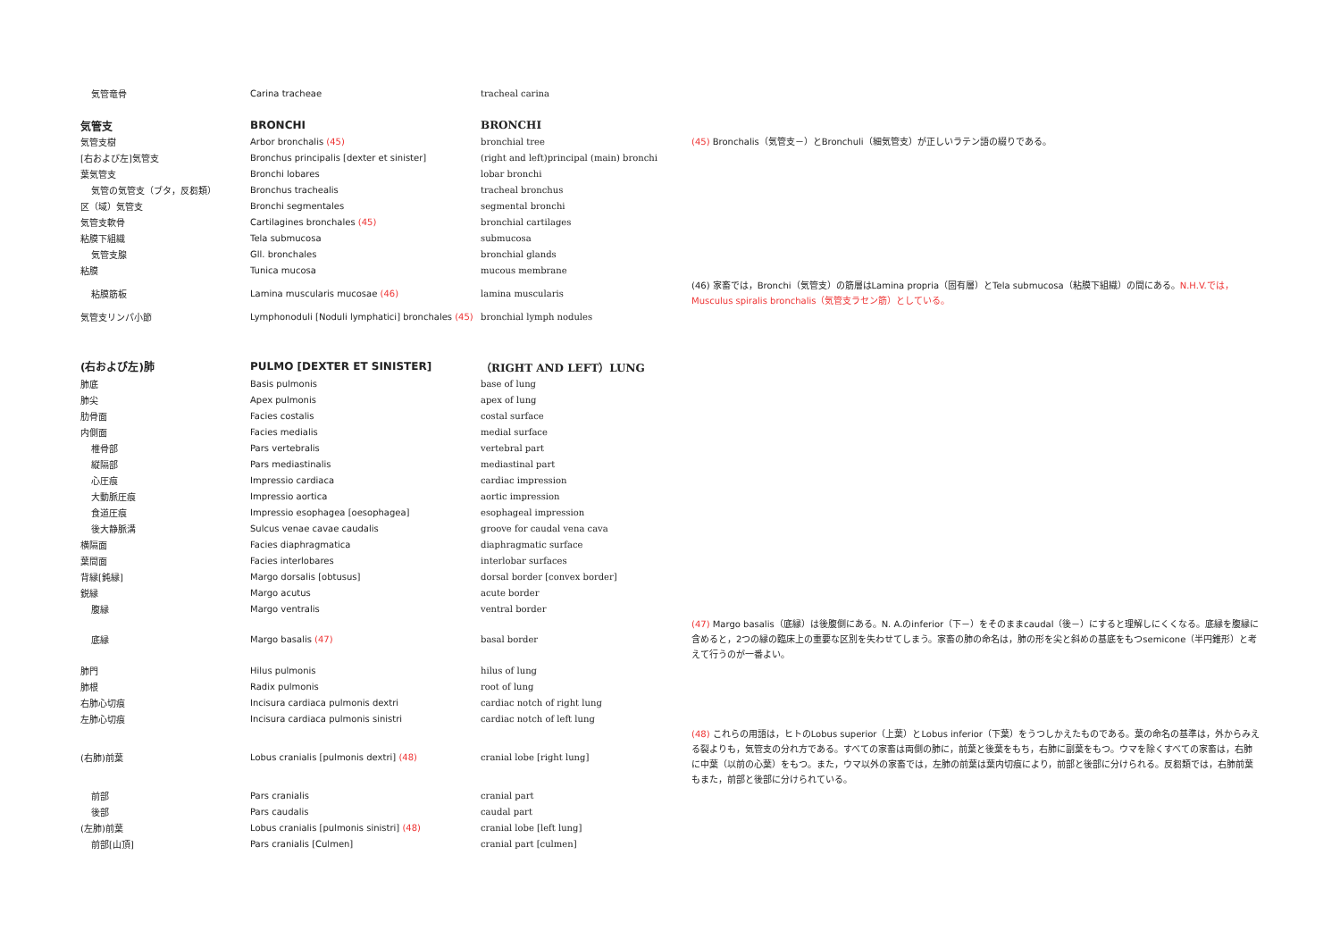| 気管竜骨 | Carina tracheae | tracheal carina | |
| 気管支 | BRONCHI | BRONCHI | |
| 気管支樹 | Arbor bronchalis (45) | bronchial tree | (45) Bronchalis（気管支－）とBronchuli（細気管支）が正しいラテン語の綴りである。 |
| [右および左]気管支 | Bronchus principalis [dexter et sinister] | (right and left)principal (main) bronchi | |
| 葉気管支 | Bronchi lobares | lobar bronchi | |
| 気管の気管支（ブタ，反芻類） | Bronchus trachealis | tracheal bronchus | |
| 区（域）気管支 | Bronchi segmentales | segmental bronchi | |
| 気管支軟骨 | Cartilagines bronchales (45) | bronchial cartilages | |
| 粘膜下組織 | Tela submucosa | submucosa | |
| 気管支腺 | Gll. bronchales | bronchial glands | |
| 粘膜 | Tunica mucosa | mucous membrane | |
| 粘膜筋板 | Lamina muscularis mucosae (46) | lamina muscularis | (46) 家畜では，Bronchi（気管支）の筋層はLamina propria（固有層）とTela submucosa（粘膜下組織）の間にある。 N.H.V.では，Musculus spiralis bronchalis（気管支ラセン筋）としている。 |
| 気管支リンパ小節 | Lymphonoduli [Noduli lymphatici] bronchales (45) | bronchial lymph nodules | |
| (右および左)肺 | PULMO [DEXTER ET SINISTER] | （RIGHT AND LEFT）LUNG | |
| 肺底 | Basis pulmonis | base of lung | |
| 肺尖 | Apex pulmonis | apex of lung | |
| 肋骨面 | Facies costalis | costal surface | |
| 内側面 | Facies medialis | medial surface | |
| 椎骨部 | Pars vertebralis | vertebral part | |
| 縦隔部 | Pars mediastinalis | mediastinal part | |
| 心圧痕 | Impressio cardiaca | cardiac impression | |
| 大動脈圧痕 | Impressio aortica | aortic impression | |
| 食道圧痕 | Impressio esophagea [oesophagea] | esophageal impression | |
| 後大静脈溝 | Sulcus venae cavae caudalis | groove for caudal vena cava | |
| 横隔面 | Facies diaphragmatica | diaphragmatic surface | |
| 葉間面 | Facies interlobares | interlobar surfaces | |
| 背縁[鈍縁] | Margo dorsalis [obtusus] | dorsal border [convex border] | |
| 鋭縁 | Margo acutus | acute border | |
| 腹縁 | Margo ventralis | ventral border | |
| 底縁 | Margo basalis (47) | basal border | (47) Margo basalis（底縁）は後腹側にある。N. A.のinferior（下－）をそのままcaudal（後－）にすると理解しにくくなる。底縁を腹縁に含めると，2つの縁の臨床上の重要な区別を失わせてしまう。家畜の肺の命名は，肺の形を尖と斜めの基底をもつsemicone（半円錐形）と考えて行うのが一番よい。 |
| 肺門 | Hilus pulmonis | hilus of lung | |
| 肺根 | Radix pulmonis | root of lung | |
| 右肺心切痕 | Incisura cardiaca pulmonis dextri | cardiac notch of right lung | |
| 左肺心切痕 | Incisura cardiaca pulmonis sinistri | cardiac notch of left lung | |
| (右肺)前葉 | Lobus cranialis [pulmonis dextri] (48) | cranial lobe [right lung] | (48) これらの用語は，ヒトのLobus superior（上葉）とLobus inferior（下葉）をうつしかえたものである。葉の命名の基準は，外からみえる裂よりも，気管支の分れ方である。すべての家畜は両側の肺に，前葉と後葉をもち，右肺に副葉をもつ。ウマを除くすべての家畜は，右肺に中葉（以前の心葉）をもつ。また，ウマ以外の家畜では，左肺の前葉は葉内切痕により，前部と後部に分けられる。反芻類では，右肺前葉もまた，前部と後部に分けられている。 |
| 前部 | Pars cranialis | cranial part | |
| 後部 | Pars caudalis | caudal part | |
| (左肺)前葉 | Lobus cranialis [pulmonis sinistri] (48) | cranial lobe [left lung] | |
| 前部[山頂] | Pars cranialis [Culmen] | cranial part [culmen] | |